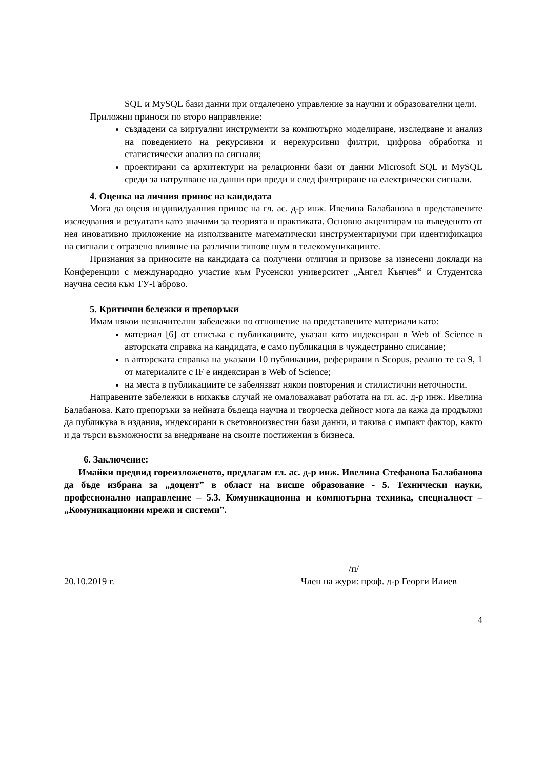SQL и MySQL бази данни при отдалечено управление за научни и образователни цели.
Приложни приноси по второ направление:
създадени са виртуални инструменти за компютърно моделиране, изследване и анализ на поведението на рекурсивни и нерекурсивни филтри, цифрова обработка и статистически анализ на сигнали;
проектирани са архитектури на релационни бази от данни Microsoft SQL и MySQL среди за натрупване на данни при преди и след филтриране на електрически сигнали.
4. Оценка на личния принос на кандидата
Мога да оценя индивидуалния принос на гл. ас. д-р инж. Ивелина Балабанова в представените изследвания и резултати като значими за теорията и практиката. Основно акцентирам на въведеното от нея иновативно приложение на използваните математически инструментариуми при идентификация на сигнали с отразено влияние на различни типове шум в телекомуникациите.
Признания за приносите на кандидата са получени отличия и призове за изнесени доклади на Конференции с международно участие към Русенски университет „Ангел Кънчев“ и Студентска научна сесия към ТУ-Габрово.
5. Критични бележки и препоръки
Имам някои незначителни забележки по отношение на представените материали като:
материал [6] от списъка с публикациите, указан като индексиран в Web of Science в авторската справка на кандидата, е само публикация в чуждестранно списание;
в авторската справка на указани 10 публикации, реферирани в Scopus, реално те са 9, 1 от материалите с IF е индексиран в Web of Science;
на места в публикациите се забелязват някои повторения и стилистични неточности.
Направените забележки в никакъв случай не омаловажават работата на гл. ас. д-р инж. Ивелина Балабанова. Като препоръки за нейната бъдеща научна и творческа дейност мога да кажа да продължи да публикува в издания, индексирани в световноизвестни бази данни, и такива с импакт фактор, както и да търси възможности за внедряване на своите постижения в бизнеса.
6. Заключение:
Имайки предвид гореизложеното, предлагам гл. ас. д-р инж. Ивелина Стефанова Балабанова да бъде избрана за „доцент” в област на висше образование - 5. Технически науки, професионално направление – 5.3. Комуникационна и компютърна техника, специалност – „Комуникационни мрежи и системи”.
/п/
20.10.2019 г. Член на жури: проф. д-р Георги Илиев
4